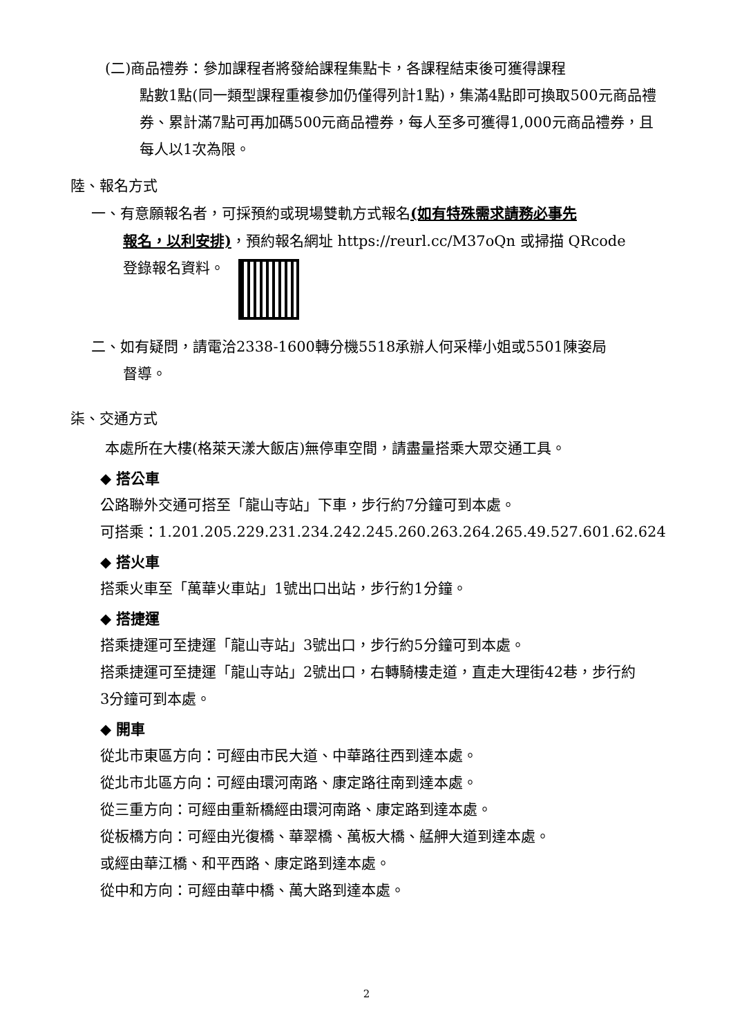(二)商品禮券：參加課程者將發給課程集點卡，各課程結束後可獲得課程
點數1點(同一類型課程重複參加仍僅得列計1點)，集滿4點即可換取500元商品禮券、累計滿7點可再加碼500元商品禮券，每人至多可獲得1,000元商品禮券，且每人以1次為限。
陸、報名方式
一、有意願報名者，可採預約或現場雙軌方式報名(如有特殊需求請務必事先
報名，以利安排)，預約報名網址 https://reurl.cc/M37oQn 或掃描 QRcode
登錄報名資料。
二、如有疑問，請電洽2338-1600轉分機5518承辦人何采樺小姐或5501陳姿局
督導。
柒、交通方式
本處所在大樓(格萊天漾大飯店)無停車空間，請盡量搭乘大眾交通工具。
◆ 搭公車
公路聯外交通可搭至「龍山寺站」下車，步行約7分鐘可到本處。
可搭乘：1.201.205.229.231.234.242.245.260.263.264.265.49.527.601.62.624
◆ 搭火車
搭乘火車至「萬華火車站」1號出口出站，步行約1分鐘。
◆ 搭捷運
搭乘捷運可至捷運「龍山寺站」3號出口，步行約5分鐘可到本處。
搭乘捷運可至捷運「龍山寺站」2號出口，右轉騎樓走道，直走大理街42巷，步行約3分鐘可到本處。
◆ 開車
從北市東區方向：可經由市民大道、中華路往西到達本處。
從北市北區方向：可經由環河南路、康定路往南到達本處。
從三重方向：可經由重新橋經由環河南路、康定路到達本處。
從板橋方向：可經由光復橋、華翠橋、萬板大橋、艋舺大道到達本處。
或經由華江橋、和平西路、康定路到達本處。
從中和方向：可經由華中橋、萬大路到達本處。
2